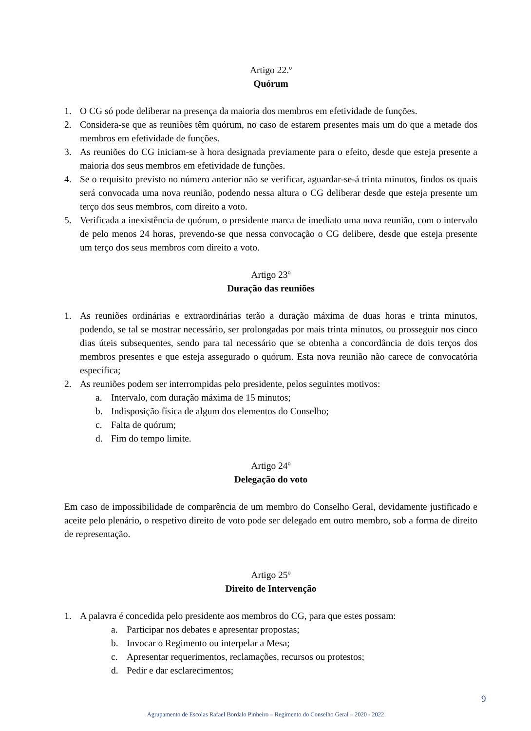Artigo 22.º
Quórum
1. O CG só pode deliberar na presença da maioria dos membros em efetividade de funções.
2. Considera-se que as reuniões têm quórum, no caso de estarem presentes mais um do que a metade dos membros em efetividade de funções.
3. As reuniões do CG iniciam-se à hora designada previamente para o efeito, desde que esteja presente a maioria dos seus membros em efetividade de funções.
4. Se o requisito previsto no número anterior não se verificar, aguardar-se-á trinta minutos, findos os quais será convocada uma nova reunião, podendo nessa altura o CG deliberar desde que esteja presente um terço dos seus membros, com direito a voto.
5. Verificada a inexistência de quórum, o presidente marca de imediato uma nova reunião, com o intervalo de pelo menos 24 horas, prevendo-se que nessa convocação o CG delibere, desde que esteja presente um terço dos seus membros com direito a voto.
Artigo 23º
Duração das reuniões
1. As reuniões ordinárias e extraordinárias terão a duração máxima de duas horas e trinta minutos, podendo, se tal se mostrar necessário, ser prolongadas por mais trinta minutos, ou prosseguir nos cinco dias úteis subsequentes, sendo para tal necessário que se obtenha a concordância de dois terços dos membros presentes e que esteja assegurado o quórum. Esta nova reunião não carece de convocatória específica;
2. As reuniões podem ser interrompidas pelo presidente, pelos seguintes motivos:
a. Intervalo, com duração máxima de 15 minutos;
b. Indisposição física de algum dos elementos do Conselho;
c. Falta de quórum;
d. Fim do tempo limite.
Artigo 24º
Delegação do voto
Em caso de impossibilidade de comparência de um membro do Conselho Geral, devidamente justificado e aceite pelo plenário, o respetivo direito de voto pode ser delegado em outro membro, sob a forma de direito de representação.
Artigo 25º
Direito de Intervenção
1. A palavra é concedida pelo presidente aos membros do CG, para que estes possam:
a. Participar nos debates e apresentar propostas;
b. Invocar o Regimento ou interpelar a Mesa;
c. Apresentar requerimentos, reclamações, recursos ou protestos;
d. Pedir e dar esclarecimentos;
9
Agrupamento de Escolas Rafael Bordalo Pinheiro – Regimento do Conselho Geral – 2020 - 2022